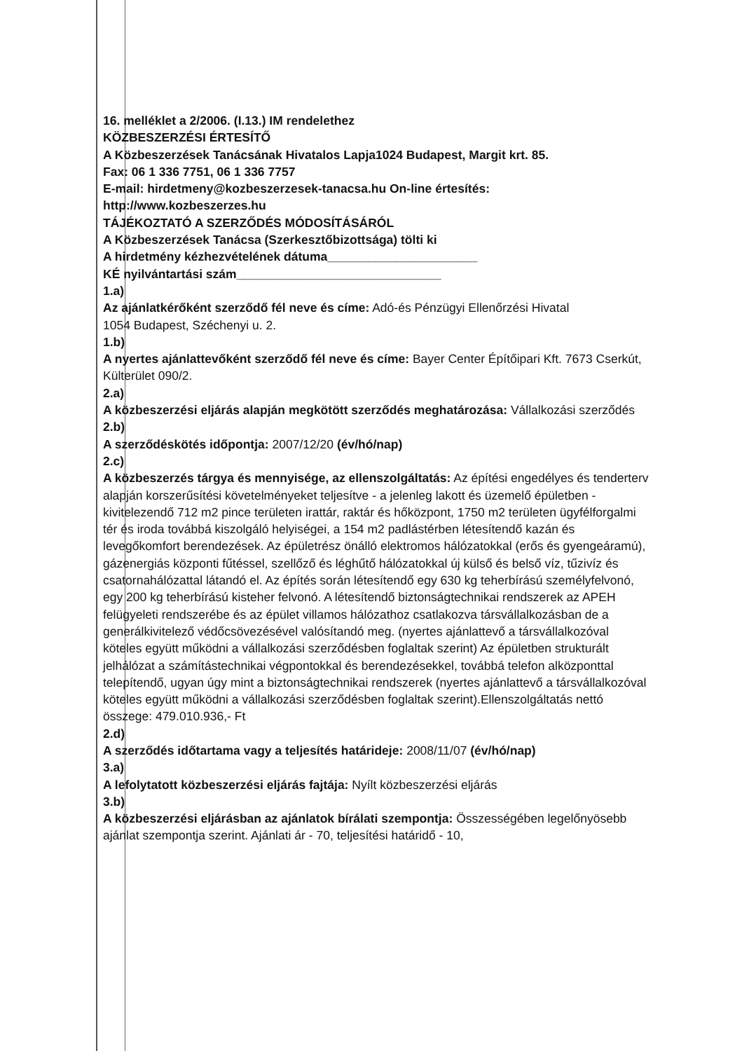16. melléklet a 2/2006. (I.13.) IM rendelethez
KÖZBESZERZÉSI ÉRTESÍTŐ
A Közbeszerzések Tanácsának Hivatalos Lapja1024 Budapest, Margit krt. 85.
Fax: 06 1 336 7751, 06 1 336 7757
E-mail: hirdetmeny@kozbeszerzesek-tanacsa.hu On-line értesítés: http://www.kozbeszerzes.hu
TÁJÉKOZTATÓ A SZERZŐDÉS MÓDOSÍTÁSÁRÓL
A Közbeszerzések Tanácsa (Szerkesztőbizottsága) tölti ki
A hirdetmény kézhezvételének dátuma______________________
KÉ nyilvántartási szám______________________________
1.a)
Az ajánlatkérőként szerződő fél neve és címe: Adó-és Pénzügyi Ellenőrzési Hivatal
1054 Budapest, Széchenyi u. 2.
1.b)
A nyertes ajánlattevőként szerződő fél neve és címe: Bayer Center Építőipari Kft. 7673 Cserkút, Külterület 090/2.
2.a)
A közbeszerzési eljárás alapján megkötött szerződés meghatározása: Vállalkozási szerződés
2.b)
A szerződéskötés időpontja: 2007/12/20 (év/hó/nap)
2.c)
A közbeszerzés tárgya és mennyisége, az ellenszolgáltatás: Az építési engedélyes és tenderterv alapján korszerűsítési követelményeket teljesítve - a jelenleg lakott és üzemelő épületben - kivitelezendő 712 m2 pince területen irattár, raktár és hőközpont, 1750 m2 területen ügyfélforgalmi tér és iroda továbbá kiszolgáló helyiségei, a 154 m2 padlástérben létesítendő kazán és levegőkomfort berendezések. Az épületrész önálló elektromos hálózatokkal (erős és gyengeáramú), gázenergiás központi fűtéssel, szellőző és léghűtő hálózatokkal új külső és belső víz, tűzivíz és csatornahálózattal látandó el. Az építés során létesítendő egy 630 kg teherbírású személyfelvonó, egy 200 kg teherbírású kisteher felvonó. A létesítendő biztonságtechnikai rendszerek az APEH felügyeleti rendszerébe és az épület villamos hálózathoz csatlakozva társvállalkozásban de a generálkivitelező védőcsövezésével valósítandó meg. (nyertes ajánlattevő a társvállalkozóval köteles együtt működni a vállalkozási szerződésben foglaltak szerint) Az épületben strukturált jelhálózat a számítástechnikai végpontokkal és berendezésekkel, továbbá telefon alközponttal telepítendő, ugyan úgy mint a biztonságtechnikai rendszerek (nyertes ajánlattevő a társvállalkozóval köteles együtt működni a vállalkozási szerződésben foglaltak szerint).Ellenszolgáltatás nettó összege: 479.010.936,- Ft
2.d)
A szerződés időtartama vagy a teljesítés határideje: 2008/11/07 (év/hó/nap)
3.a)
A lefolytatott közbeszerzési eljárás fajtája: Nyílt közbeszerzési eljárás
3.b)
A közbeszerzési eljárásban az ajánlatok bírálati szempontja: Összességében legelőnyösebb ajánlat szempontja szerint. Ajánlati ár - 70, teljesítési határidő - 10,